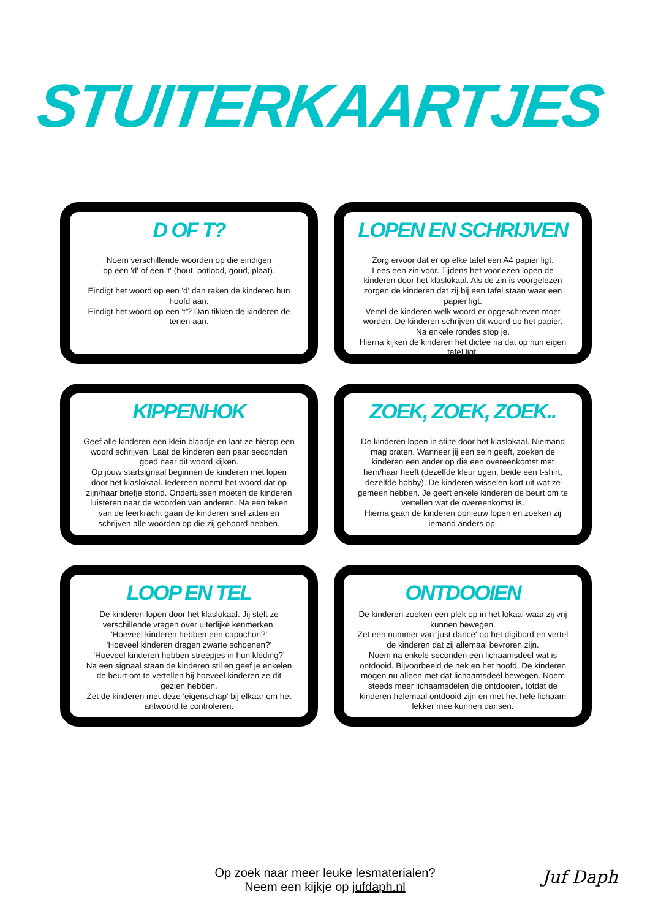STUITERKAARTJES
D OF T?
Noem verschillende woorden op die eindigen
op een 'd' of een 't' (hout, potlood, goud, plaat).
Eindigt het woord op een 'd' dan raken de kinderen hun hoofd aan.
Eindigt het woord op een 't'? Dan tikken de kinderen de tenen aan.
LOPEN EN SCHRIJVEN
Zorg ervoor dat er op elke tafel een A4 papier ligt.
Lees een zin voor. Tijdens het voorlezen lopen de kinderen door het klaslokaal. Als de zin is voorgelezen zorgen de kinderen dat zij bij een tafel staan waar een papier ligt.
Vertel de kinderen welk woord er opgeschreven moet worden. De kinderen schrijven dit woord op het papier. Na enkele rondes stop je.
Hierna kijken de kinderen het dictee na dat op hun eigen tafel ligt.
KIPPENHOK
Geef alle kinderen een klein blaadje en laat ze hierop een woord schrijven. Laat de kinderen een paar seconden goed naar dit woord kijken.
Op jouw startsignaal beginnen de kinderen met lopen door het klaslokaal. Iedereen noemt het woord dat op zijn/haar briefje stond. Ondertussen moeten de kinderen luisteren naar de woorden van anderen. Na een teken van de leerkracht gaan de kinderen snel zitten en schrijven alle woorden op die zij gehoord hebben.
ZOEK, ZOEK, ZOEK..
De kinderen lopen in stilte door het klaslokaal. Niemand mag praten. Wanneer jij een sein geeft, zoeken de kinderen een ander op die een overeenkomst met hem/haar heeft (dezelfde kleur ogen, beide een t-shirt, dezelfde hobby). De kinderen wisselen kort uit wat ze gemeen hebben. Je geeft enkele kinderen de beurt om te vertellen wat de overeenkomst is.
Hierna gaan de kinderen opnieuw lopen en zoeken zij iemand anders op.
LOOP EN TEL
De kinderen lopen door het klaslokaal. Jij stelt ze verschillende vragen over uiterlijke kenmerken.
'Hoeveel kinderen hebben een capuchon?'
'Hoeveel kinderen dragen zwarte schoenen?'
'Hoeveel kinderen hebben streepjes in hun kleding?'
Na een signaal staan de kinderen stil en geef je enkelen de beurt om te vertellen bij hoeveel kinderen ze dit gezien hebben.
Zet de kinderen met deze 'eigenschap' bij elkaar om het antwoord te controleren.
ONTDOOIEN
De kinderen zoeken een plek op in het lokaal waar zij vrij kunnen bewegen.
Zet een nummer van 'just dance' op het digibord en vertel de kinderen dat zij allemaal bevroren zijn.
Noem na enkele seconden een lichaamsdeel wat is ontdooid. Bijvoorbeeld de nek en het hoofd. De kinderen mogen nu alleen met dat lichaamsdeel bewegen. Noem steeds meer lichaamsdelen die ontdooien, totdat de kinderen helemaal ontdooid zijn en met het hele lichaam lekker mee kunnen dansen.
Op zoek naar meer leuke lesmaterialen?
Neem een kijkje op jufdaph.nl
Juf Daph